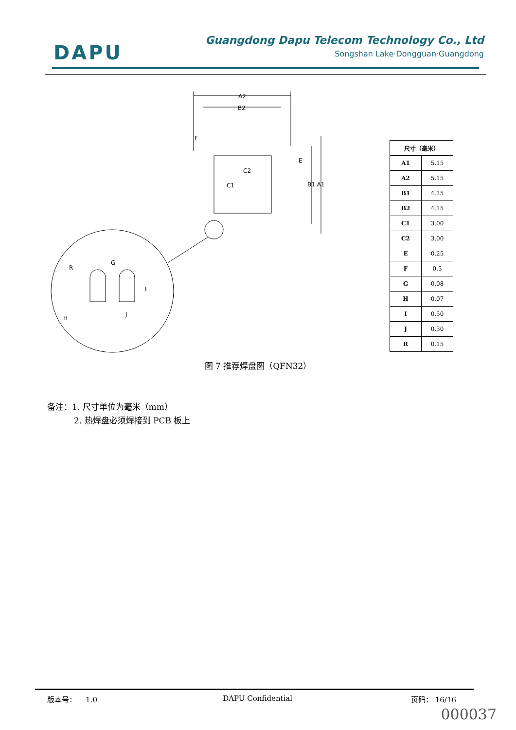DAPU
Guangdong Dapu Telecom Technology Co., Ltd
Songshan Lake·Dongguan·Guangdong
A2
B2
C2
C1
B1 A1
E
F
R
G
I
J
H
| 尺寸（毫米） | |
| --- | --- |
| A1 | 5.15 |
| A2 | 5.15 |
| B1 | 4.15 |
| B2 | 4.15 |
| C1 | 3.00 |
| C2 | 3.00 |
| E | 0.25 |
| F | 0.5 |
| G | 0.08 |
| H | 0.07 |
| I | 0.50 |
| J | 0.30 |
| R | 0.15 |
图 7 推荐焊盘图（QFN32）
备注：1. 尺寸单位为毫米（mm）
2. 热焊盘必须焊接到 PCB 板上
版本号： 1.0 DAPU Confidential 页码： 16/16
000037